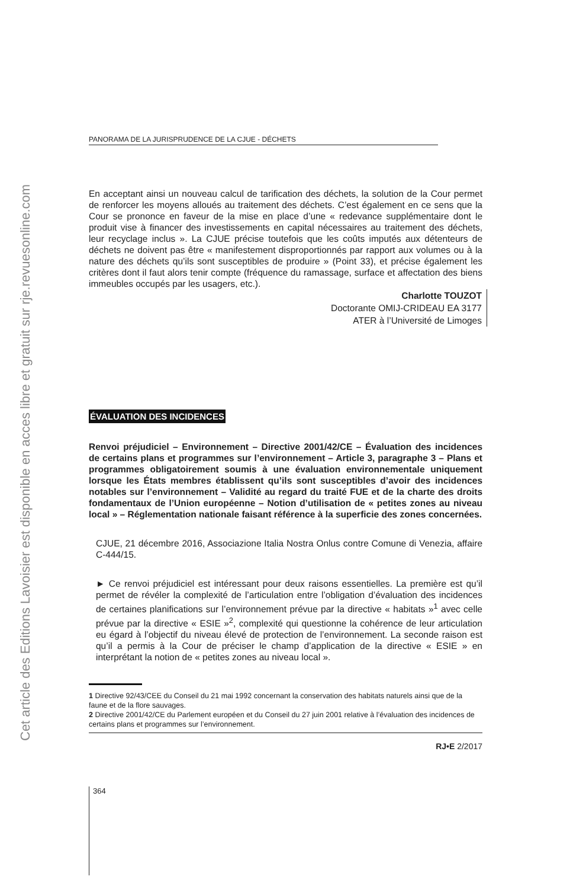Cet article des Editions Lavoisier est disponible en acces libre et gratuit sur rje.revuesonline.com
PANORAMA DE LA JURISPRUDENCE DE LA CJUE - DÉCHETS
En acceptant ainsi un nouveau calcul de tarification des déchets, la solution de la Cour permet de renforcer les moyens alloués au traitement des déchets. C’est également en ce sens que la Cour se prononce en faveur de la mise en place d’une « redevance supplémentaire dont le produit vise à financer des investissements en capital nécessaires au traitement des déchets, leur recyclage inclus ». La CJUE précise toutefois que les coûts imputés aux détenteurs de déchets ne doivent pas être « manifestement disproportionnés par rapport aux volumes ou à la nature des déchets qu’ils sont susceptibles de produire » (Point 33), et précise également les critères dont il faut alors tenir compte (fréquence du ramassage, surface et affectation des biens immeubles occupés par les usagers, etc.).
Charlotte TOUZOT
Doctorante OMIJ-CRIDEAU EA 3177
ATER à l’Université de Limoges
ÉVALUATION DES INCIDENCES
Renvoi préjudiciel – Environnement – Directive 2001/42/CE – Évaluation des incidences de certains plans et programmes sur l’environnement – Article 3, paragraphe 3 – Plans et programmes obligatoirement soumis à une évaluation environnementale uniquement lorsque les États membres établissent qu’ils sont susceptibles d’avoir des incidences notables sur l’environnement – Validité au regard du traité FUE et de la charte des droits fondamentaux de l’Union européenne – Notion d’utilisation de « petites zones au niveau local » – Réglementation nationale faisant référence à la superficie des zones concernées.
CJUE, 21 décembre 2016, Associazione Italia Nostra Onlus contre Comune di Venezia, affaire C-444/15.
► Ce renvoi préjudiciel est intéressant pour deux raisons essentielles. La première est qu’il permet de révéler la complexité de l’articulation entre l’obligation d’évaluation des incidences de certaines planifications sur l’environnement prévue par la directive « habitats »<sup>1</sup> avec celle prévue par la directive « ESIE »<sup>2</sup>, complexité qui questionne la cohérence de leur articulation eu égard à l’objectif du niveau élevé de protection de l’environnement. La seconde raison est qu’il a permis à la Cour de préciser le champ d’application de la directive « ESIE » en interprétant la notion de « petites zones au niveau local ».
1 Directive 92/43/CEE du Conseil du 21 mai 1992 concernant la conservation des habitats naturels ainsi que de la faune et de la flore sauvages.
2 Directive 2001/42/CE du Parlement européen et du Conseil du 27 juin 2001 relative à l’évaluation des incidences de certains plans et programmes sur l’environnement.
RJ•E 2/2017
364